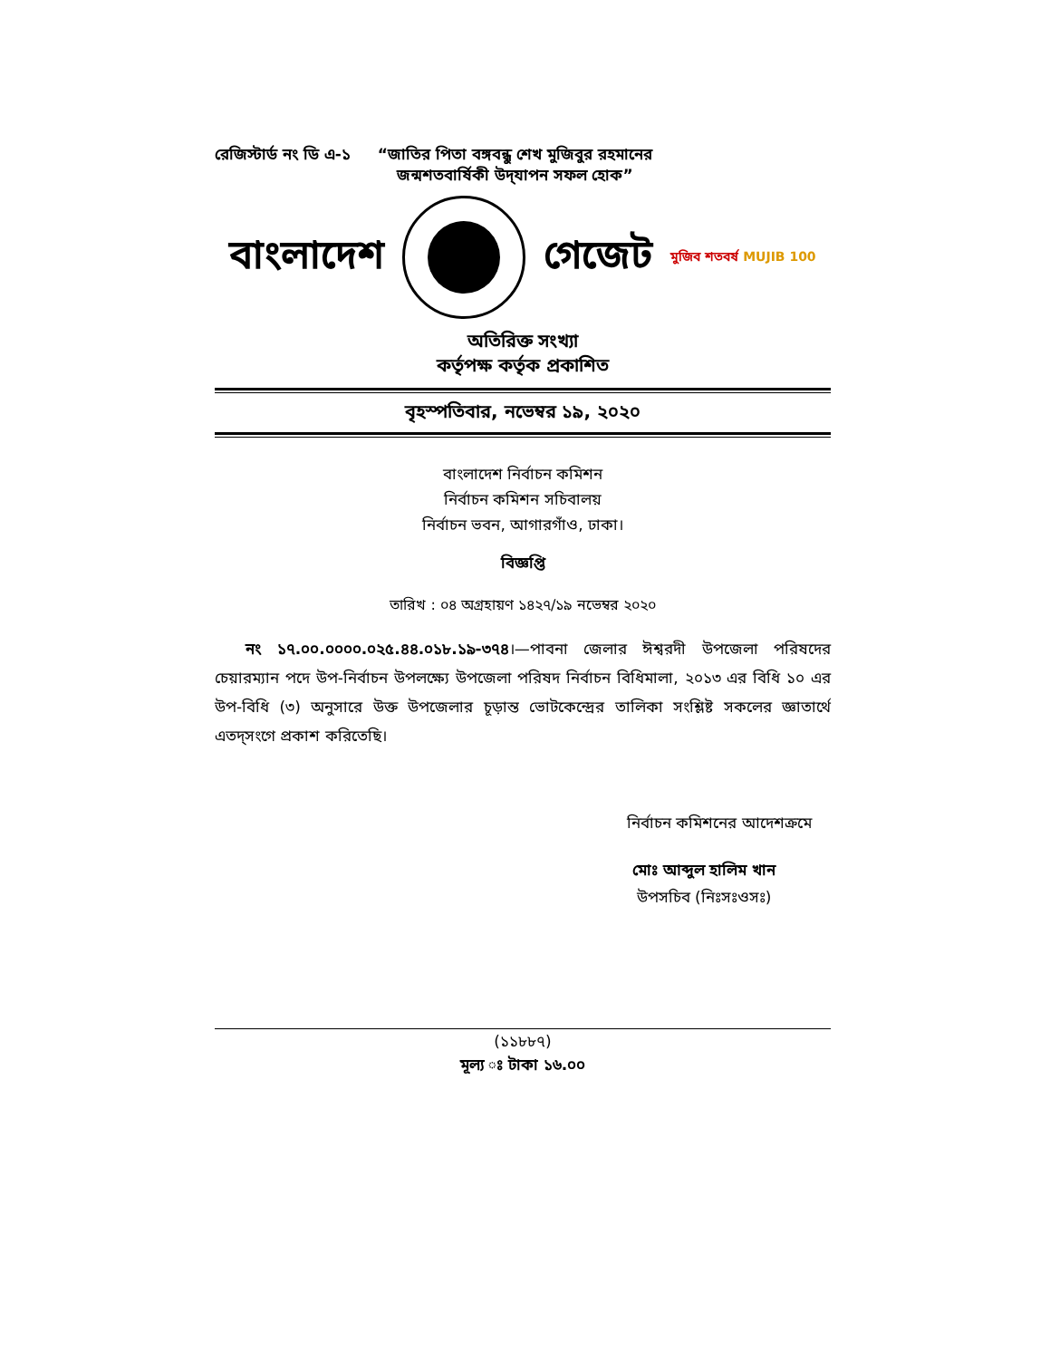রেজিস্টার্ড নং ডি এ-১ “জাতির পিতা বঙ্গবন্ধু শেখ মুজিবুর রহমানের
জন্মশতবার্ষিকী উদ্‌যাপন সফল হোক”
বাংলাদেশ গেজেট মুজিব শতবর্ষ MUJIB 100
অতিরিক্ত সংখ্যা
কর্তৃপক্ষ কর্তৃক প্রকাশিত
বৃহস্পতিবার, নভেম্বর ১৯, ২০২০
বাংলাদেশ নির্বাচন কমিশন
নির্বাচন কমিশন সচিবালয়
নির্বাচন ভবন, আগারগাঁও, ঢাকা।
বিজ্ঞপ্তি
তারিখ : ০৪ অগ্রহায়ণ ১৪২৭/১৯ নভেম্বর ২০২০
নং ১৭.০০.০০০০.০২৫.৪৪.০১৮.১৯-৩৭৪।—পাবনা জেলার ঈশ্বরদী উপজেলা পরিষদের চেয়ারম্যান পদে উপ-নির্বাচন উপলক্ষ্যে উপজেলা পরিষদ নির্বাচন বিধিমালা, ২০১৩ এর বিধি ১০ এর উপ-বিধি (৩) অনুসারে উক্ত উপজেলার চূড়ান্ত ভোটকেন্দ্রের তালিকা সংশ্লিষ্ট সকলের জ্ঞাতার্থে এতদ্‌সংগে প্রকাশ করিতেছি।
নির্বাচন কমিশনের আদেশক্রমে
মোঃ আব্দুল হালিম খান
উপসচিব (নিঃসঃওসঃ)
(১১৮৮৭)
মূল্য ঃ টাকা ১৬.০০